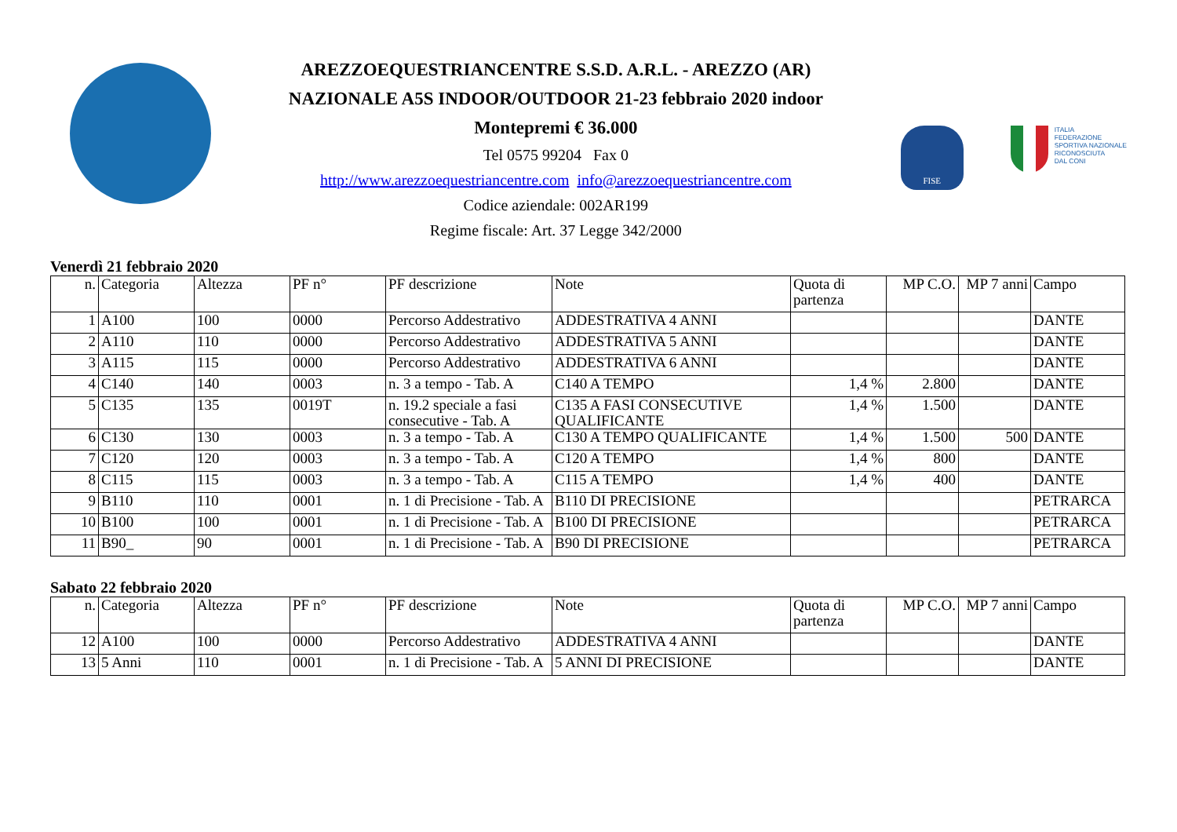AREZZOEQUESTRIANCENTRE S.S.D. A.R.L. - AREZZO (AR)
NAZIONALE A5S INDOOR/OUTDOOR 21-23 febbraio 2020 indoor
Montepremi € 36.000
Tel 0575 99204 Fax 0
http://www.arezzoequestriancentre.com info@arezzoequestriancentre.com
Codice aziendale: 002AR199
Regime fiscale: Art. 37 Legge 342/2000
FISE
ITALIA
FEDERAZIONE
SPORTIVA NAZIONALE
RICONOSCIUTA
DAL CONI
Venerdì 21 febbraio 2020
| n. | Categoria | Altezza | PF n° | PF descrizione | Note | Quota di partenza | MP C.O. | MP 7 anni | Campo |
| --- | --- | --- | --- | --- | --- | --- | --- | --- | --- |
| 1 | A100 | 100 | 0000 | Percorso Addestrativo | ADDESTRATIVA 4 ANNI | | | | DANTE |
| 2 | A110 | 110 | 0000 | Percorso Addestrativo | ADDESTRATIVA 5 ANNI | | | | DANTE |
| 3 | A115 | 115 | 0000 | Percorso Addestrativo | ADDESTRATIVA 6 ANNI | | | | DANTE |
| 4 | C140 | 140 | 0003 | n. 3 a tempo - Tab. A | C140 A TEMPO | 1,4 % | 2.800 | | DANTE |
| 5 | C135 | 135 | 0019T | n. 19.2 speciale a fasi consecutive - Tab. A | C135 A FASI CONSECUTIVE QUALIFICANTE | 1,4 % | 1.500 | | DANTE |
| 6 | C130 | 130 | 0003 | n. 3 a tempo - Tab. A | C130 A TEMPO QUALIFICANTE | 1,4 % | 1.500 | 500 | DANTE |
| 7 | C120 | 120 | 0003 | n. 3 a tempo - Tab. A | C120 A TEMPO | 1,4 % | 800 | | DANTE |
| 8 | C115 | 115 | 0003 | n. 3 a tempo - Tab. A | C115 A TEMPO | 1,4 % | 400 | | DANTE |
| 9 | B110 | 110 | 0001 | n. 1 di Precisione - Tab. A | B110 DI PRECISIONE | | | | PETRARCA |
| 10 | B100 | 100 | 0001 | n. 1 di Precisione - Tab. A | B100 DI PRECISIONE | | | | PETRARCA |
| 11 | B90_ | 90 | 0001 | n. 1 di Precisione - Tab. A | B90 DI PRECISIONE | | | | PETRARCA |
Sabato 22 febbraio 2020
| n. | Categoria | Altezza | PF n° | PF descrizione | Note | Quota di partenza | MP C.O. | MP 7 anni | Campo |
| --- | --- | --- | --- | --- | --- | --- | --- | --- | --- |
| 12 | A100 | 100 | 0000 | Percorso Addestrativo | ADDESTRATIVA 4 ANNI | | | | DANTE |
| 13 | 5 Anni | 110 | 0001 | n. 1 di Precisione - Tab. A | 5 ANNI DI PRECISIONE | | | | DANTE |